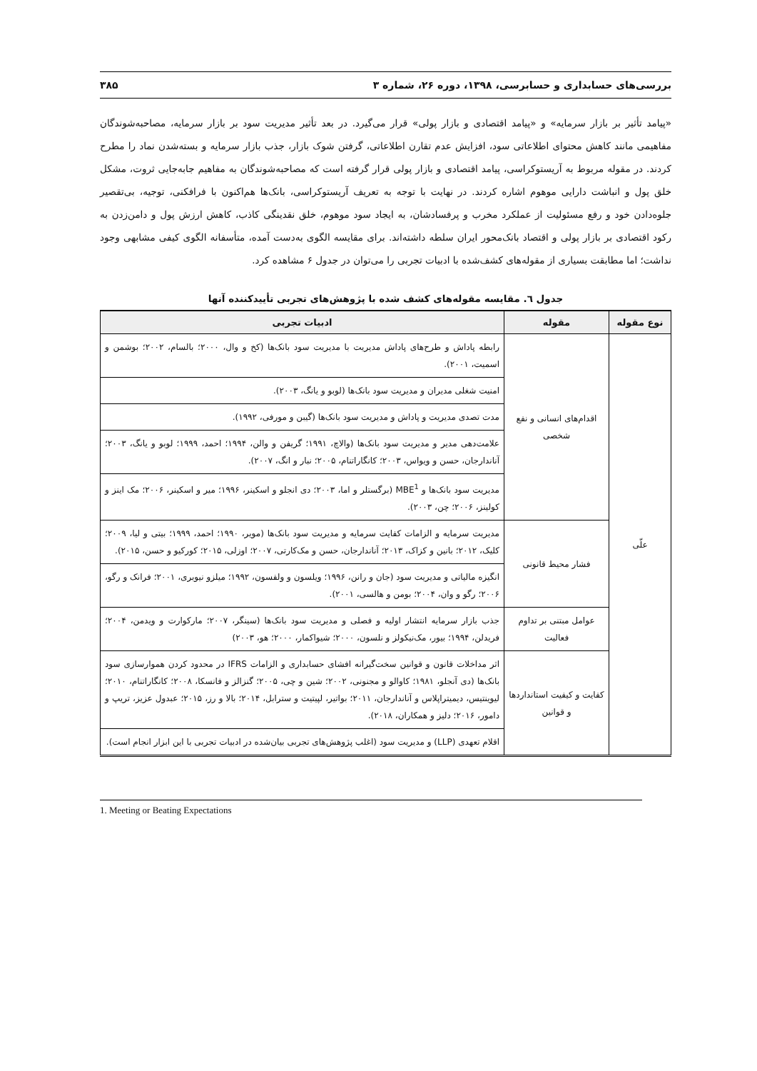بررسی‌های حسابداری و حسابرسی، ۱۳۹۸، دوره ۲۶، شماره ۳ ۳۸۵
«پیامد تأثیر بر بازار سرمایه» و «پیامد اقتصادی و بازار پولی» قرار می‌گیرد. در بعد تأثیر مدیریت سود بر بازار سرمایه، مصاحبه‌شوندگان مفاهیمی مانند کاهش محتوای اطلاعاتی سود، افزایش عدم تقارن اطلاعاتی، گرفتن شوک بازار، جذب بازار سرمایه و بسته‌شدن نماد را مطرح کردند. در مقوله مربوط به آریستوکراسی، پیامد اقتصادی و بازار پولی قرار گرفته است که مصاحبه‌شوندگان به مفاهیم جابه‌جایی ثروت، مشکل خلق پول و انباشت دارایی موهوم اشاره کردند. در نهایت با توجه به تعریف آریستوکراسی، بانک‌ها هم‌اکنون با فرافکنی، توجیه، بی‌تقصیر جلوه‌دادن خود و رفع مسئولیت از عملکرد مخرب و پرفسادشان، به ایجاد سود موهوم، خلق نقدینگی کاذب، کاهش ارزش پول و دامن‌زدن به رکود اقتصادی بر بازار پولی و اقتصاد بانک‌محور ایران سلطه داشته‌اند. برای مقایسه الگوی به‌دست آمده، متأسفانه الگوی کیفی مشابهی وجود نداشت؛ اما مطابقت بسیاری از مقوله‌های کشف‌شده با ادبیات تجربی را می‌توان در جدول ۶ مشاهده کرد.
جدول ٦. مقایسه مقوله‌های کشف شده با پژوهش‌های تجربی تأییدکننده آنها
| نوع مقوله | مقوله | ادبیات تجربی |
| --- | --- | --- |
| علّی | اقدام‌های انسانی و نفع شخصی | رابطه پاداش و طرح‌های پاداش مدیریت با مدیریت سود بانک‌ها (کخ و وال، ۲۰۰۰؛ بالسام، ۲۰۰۲؛ بوشمن و اسمیت، ۲۰۰۱). |
| | | امنیت شغلی مدیران و مدیریت سود بانک‌ها (لوبو و یانگ، ۲۰۰۳). |
| | | مدت تصدی مدیریت و پاداش و مدیریت سود بانک‌ها (گیبن و مورفی، ۱۹۹۲). |
| | | علامت‌دهی مدیر و مدیریت سود بانک‌ها (والاچ، ۱۹۹۱؛ گریفن و والن، ۱۹۹۴؛ احمد، ۱۹۹۹؛ لوبو و یانگ، ۲۰۰۳؛ آناندارجان، حسن و ویواس، ۲۰۰۳؛ کانگاراتنام، ۲۰۰۵؛ نبار و انگ، ۲۰۰۷). |
| | | مدیریت سود بانک‌ها و MBE<sup>1</sup> (برگستلر و اما، ۲۰۰۳؛ دی انجلو و اسکینر، ۱۹۹۶؛ میر و اسکینر، ۲۰۰۶؛ مک اینز و کولینز، ۲۰۰۶؛ چن، ۲۰۰۳). |
| | فشار محیط قانونی | مدیریت سرمایه و الزامات کفایت سرمایه و مدیریت سود بانک‌ها (موير، ۱۹۹۰؛ احمد، ۱۹۹۹؛ بیتی و لیا، ۲۰۰۹؛ کلیک، ۲۰۱۲؛ بانین و کزاک، ۲۰۱۳؛ آناندارجان، حسن و مک‌کارتی، ۲۰۰۷؛ اوزلی، ۲۰۱۵؛ کورکیو و حسن، ۲۰۱۵). |
| | | انگیزه مالیاتی و مدیریت سود (جان و رانن، ۱۹۹۶؛ ویلسون و ولفسون، ۱۹۹۲؛ میلزو نیوبری، ۲۰۰۱؛ فرانک و رگو، ۲۰۰۶؛ رگو و وان، ۲۰۰۴؛ بومن و هالسی، ۲۰۰۱). |
| | عوامل مبتنی بر تداوم فعالیت | جذب بازار سرمایه انتشار اولیه و فصلی و مدیریت سود بانک‌ها (سینگر، ۲۰۰۷؛ مارکوارت و ویدمن، ۲۰۰۴؛ فریدلن، ۱۹۹۴؛ بیور، مک‌نیکولز و نلسون، ۲۰۰۰؛ شیواکمار، ۲۰۰۰؛ هو، ۲۰۰۳) |
| | کفایت و کیفیت استانداردها و قوانین | اثر مداخلات قانون و قوانین سخت‌گیرانه افشای حسابداری و الزامات IFRS در محدود کردن هموارسازی سود بانک‌ها (دی آنجلو، ۱۹۸۱؛ کاوالو و مجنونی، ۲۰۰۲؛ شین و چی، ۲۰۰۵؛ گنزالز و فانسکا، ۲۰۰۸؛ کانگاراتنام، ۲۰۱۰؛ لیوینتیس، دیمیتراپلاس و آناندارجان، ۲۰۱۱؛ بواتیر، لپیتیت و سترابل، ۲۰۱۴؛ بالا و رز، ۲۰۱۵؛ عبدول عزیز، تریپ و دامور، ۲۰۱۶؛ دلیز و همکاران، ۲۰۱۸). |
| | | اقلام تعهدی (LLP) و مدیریت سود (اغلب پژوهش‌های تجربی بیان‌شده در ادبیات تجربی با این ابزار انجام است). |
1. Meeting or Beating Expectations